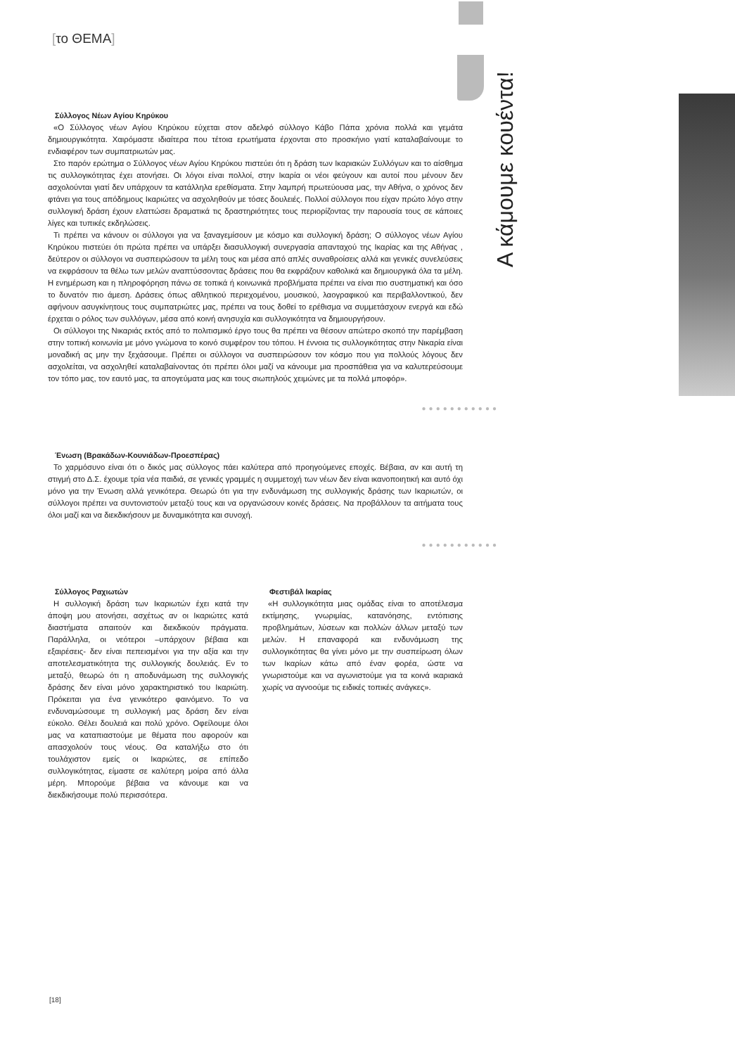[το ΘΕΜΑ]
Α κάμουμε κουέντα!
Σύλλογος Νέων Αγίου Κηρύκου
«Ο Σύλλογος νέων Αγίου Κηρύκου εύχεται στον αδελφό σύλλογο Κάβο Πάπα χρόνια πολλά και γεμάτα δημιουργικότητα. Χαιρόμαστε ιδιαίτερα που τέτοια ερωτήματα έρχονται στο προσκήνιο γιατί καταλαβαίνουμε το ενδιαφέρον των συμπατριωτών μας.
Στο παρόν ερώτημα ο Σύλλογος νέων Αγίου Κηρύκου πιστεύει ότι η δράση των Ικαριακών Συλλόγων και το αίσθημα τις συλλογικότητας έχει ατονήσει. Οι λόγοι είναι πολλοί, στην Ικαρία οι νέοι φεύγουν και αυτοί που μένουν δεν ασχολούνται γιατί δεν υπάρχουν τα κατάλληλα ερεθίσματα. Στην λαμπρή πρωτεύουσα μας, την Αθήνα, ο χρόνος δεν φτάνει για τους απόδημους Ικαριώτες να ασχοληθούν με τόσες δουλειές. Πολλοί σύλλογοι που είχαν πρώτο λόγο στην συλλογική δράση έχουν ελαττώσει δραματικά τις δραστηριότητες τους περιορίζοντας την παρουσία τους σε κάποιες λίγες και τυπικές εκδηλώσεις.
Τι πρέπει να κάνουν οι σύλλογοι για να ξαναγεμίσουν με κόσμο και συλλογική δράση; Ο σύλλογος νέων Αγίου Κηρύκου πιστεύει ότι πρώτα πρέπει να υπάρξει διασυλλογική συνεργασία απανταχού της Ικαρίας και της Αθήνας , δεύτερον οι σύλλογοι να συσπειρώσουν τα μέλη τους και μέσα από απλές συναθροίσεις αλλά και γενικές συνελεύσεις να εκφράσουν τα θέλω των μελών αναπτύσσοντας δράσεις που θα εκφράζουν καθολικά και δημιουργικά όλα τα μέλη. Η ενημέρωση και η πληροφόρηση πάνω σε τοπικά ή κοινωνικά προβλήματα πρέπει να είναι πιο συστηματική και όσο το δυνατόν πιο άμεση. Δράσεις όπως αθλητικού περιεχομένου, μουσικού, λαογραφικού και περιβαλλοντικού, δεν αφήνουν ασυγκίνητους τους συμπατριώτες μας, πρέπει να τους δοθεί το ερέθισμα να συμμετάσχουν ενεργά και εδώ έρχεται ο ρόλος των συλλόγων, μέσα από κοινή ανησυχία και συλλογικότητα να δημιουργήσουν.
Οι σύλλογοι της Νικαριάς εκτός από το πολιτισμικό έργο τους θα πρέπει να θέσουν απώτερο σκοπό την παρέμβαση στην τοπική κοινωνία με μόνο γνώμονα το κοινό συμφέρον του τόπου. Η έννοια τις συλλογικότητας στην Νικαρία είναι μοναδική ας μην την ξεχάσουμε. Πρέπει οι σύλλογοι να συσπειρώσουν τον κόσμο που για πολλούς λόγους δεν ασχολείται, να ασχοληθεί καταλαβαίνοντας ότι πρέπει όλοι μαζί να κάνουμε μια προσπάθεια για να καλυτερεύσουμε τον τόπο μας, τον εαυτό μας, τα απογεύματα μας και τους σιωπηλούς χειμώνες με τα πολλά μποφόρ».
●●●●●●●●●●●
Ένωση (Βρακάδων-Κουνιάδων-Προεσπέρας)
Το χαρμόσυνο είναι ότι ο δικός μας σύλλογος πάει καλύτερα από προηγούμενες εποχές. Βέβαια, αν και αυτή τη στιγμή στο Δ.Σ. έχουμε τρία νέα παιδιά, σε γενικές γραμμές η συμμετοχή των νέων δεν είναι ικανοποιητική και αυτό όχι μόνο για την Ένωση αλλά γενικότερα. Θεωρώ ότι για την ενδυνάμωση της συλλογικής δράσης των Ικαριωτών, οι σύλλογοι πρέπει να συντονιστούν μεταξύ τους και να οργανώσουν κοινές δράσεις. Να προβάλλουν τα αιτήματα τους όλοι μαζί και να διεκδικήσουν με δυναμικότητα και συνοχή.
●●●●●●●●●●●
Σύλλογος Ραχιωτών
Η συλλογική δράση των Ικαριωτών έχει κατά την άποψη μου ατονήσει, ασχέτως αν οι Ικαριώτες κατά διαστήματα απαιτούν και διεκδικούν πράγματα. Παράλληλα, οι νεότεροι –υπάρχουν βέβαια και εξαιρέσεις- δεν είναι πεπεισμένοι για την αξία και την αποτελεσματικότητα της συλλογικής δουλειάς. Εν το μεταξύ, θεωρώ ότι η αποδυνάμωση της συλλογικής δράσης δεν είναι μόνο χαρακτηριστικό του Ικαριώτη. Πρόκειται για ένα γενικότερο φαινόμενο. Το να ενδυναμώσουμε τη συλλογική μας δράση δεν είναι εύκολο. Θέλει δουλειά και πολύ χρόνο. Οφείλουμε όλοι μας να καταπιαστούμε με θέματα που αφορούν και απασχολούν τους νέους. Θα καταλήξω στο ότι τουλάχιστον εμείς οι Ικαριώτες, σε επίπεδο συλλογικότητας, είμαστε σε καλύτερη μοίρα από άλλα μέρη. Μπορούμε βέβαια να κάνουμε και να διεκδικήσουμε πολύ περισσότερα.
Φεστιβάλ Ικαρίας
«Η συλλογικότητα μιας ομάδας είναι το αποτέλεσμα εκτίμησης, γνωριμίας, κατανόησης, εντόπισης προβλημάτων, λύσεων και πολλών άλλων μεταξύ των μελών. Η επαναφορά και ενδυνάμωση της συλλογικότητας θα γίνει μόνο με την συσπείρωση όλων των Ικαρίων κάτω από έναν φορέα, ώστε να γνωριστούμε και να αγωνιστούμε για τα κοινά ικαριακά χωρίς να αγνοούμε τις ειδικές τοπικές ανάγκες».
[18]